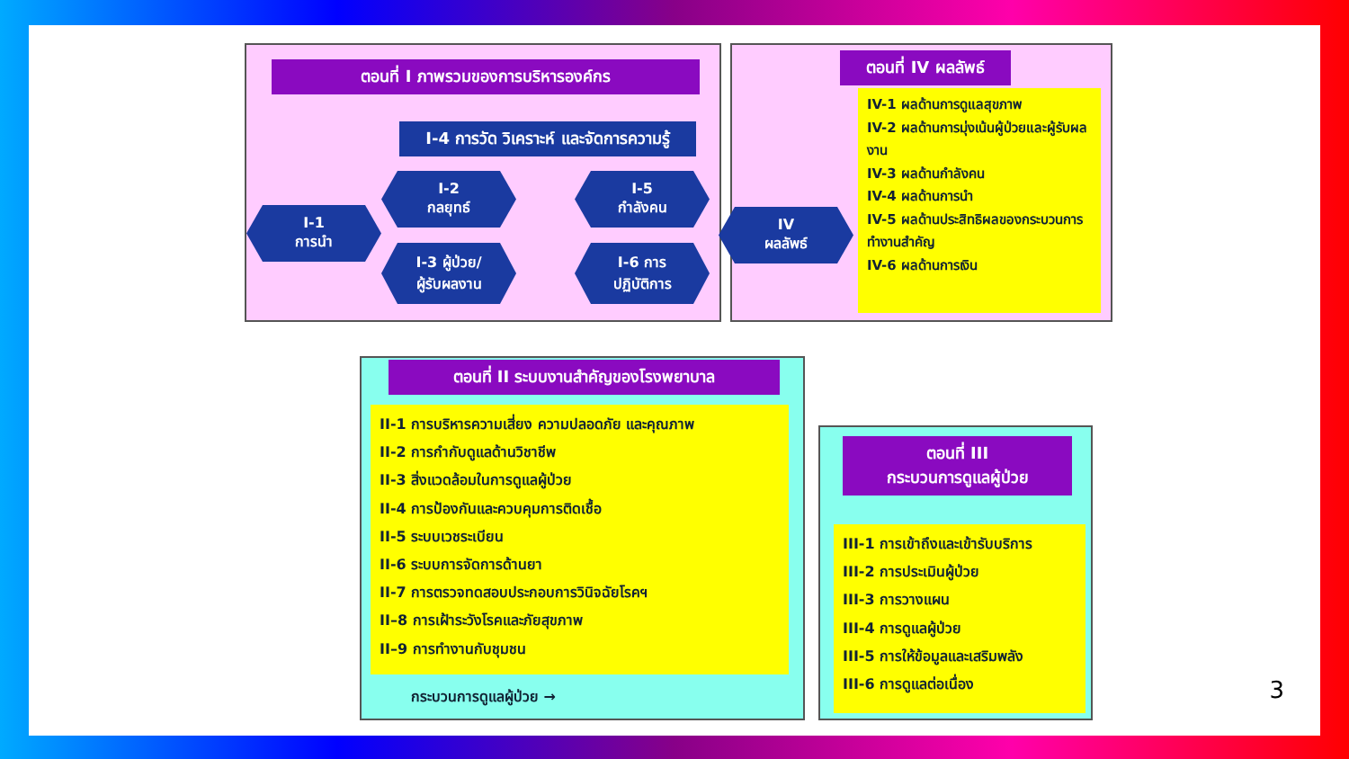ตอนที่ I ภาพรวมของการบริหารองค์กร
I-4 การวัด วิเคราะห์ และจัดการความรู้
I-1
การนำ
I-2
กลยุทธ์
I-3 ผู้ป่วย/
ผู้รับผลงาน
I-5
กำลังคน
I-6 การ
ปฏิบัติการ
ตอนที่ IV ผลลัพธ์
IV
ผลลัพธ์
IV-1 ผลด้านการดูแลสุขภาพ
IV-2 ผลด้านการมุ่งเน้นผู้ป่วยและผู้รับผลงาน
IV-3 ผลด้านกำลังคน
IV-4 ผลด้านการนำ
IV-5 ผลด้านประสิทธิผลของกระบวนการทำงานสำคัญ
IV-6 ผลด้านการเงิน
ตอนที่ II ระบบงานสำคัญของโรงพยาบาล
II-1 การบริหารความเสี่ยง ความปลอดภัย และคุณภาพ
II-2 การกำกับดูแลด้านวิชาชีพ
II-3 สิ่งแวดล้อมในการดูแลผู้ป่วย
II-4 การป้องกันและควบคุมการติดเชื้อ
II-5 ระบบเวชระเบียน
II-6 ระบบการจัดการด้านยา
II-7 การตรวจทดสอบประกอบการวินิจฉัยโรคฯ
II–8 การเฝ้าระวังโรคและภัยสุขภาพ
II–9 การทำงานกับชุมชน
กระบวนการดูแลผู้ป่วย →
ตอนที่ III
กระบวนการดูแลผู้ป่วย
III-1 การเข้าถึงและเข้ารับบริการ
III-2 การประเมินผู้ป่วย
III-3 การวางแผน
III-4 การดูแลผู้ป่วย
III-5 การให้ข้อมูลและเสริมพลัง
III-6 การดูแลต่อเนื่อง
3